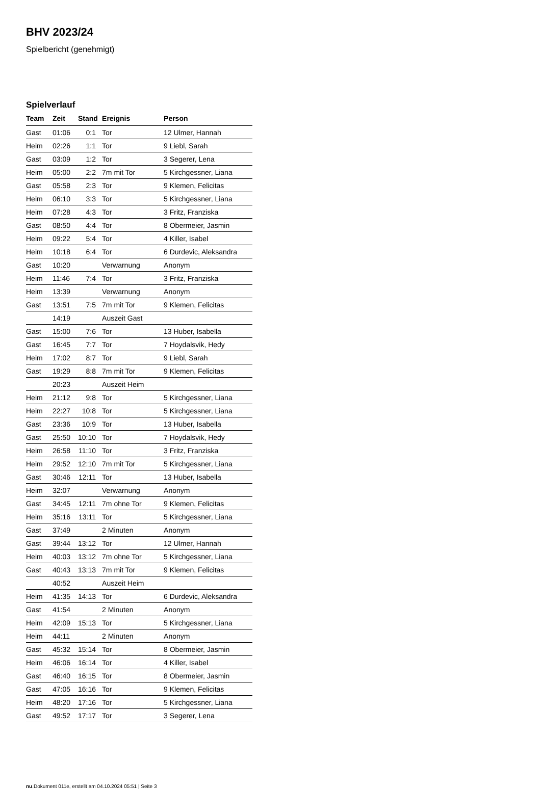BHV 2023/24
Spielbericht (genehmigt)
Spielverlauf
| Team | Zeit | Stand | Ereignis | Person |
| --- | --- | --- | --- | --- |
| Gast | 01:06 | 0:1 | Tor | 12 Ulmer, Hannah |
| Heim | 02:26 | 1:1 | Tor | 9 Liebl, Sarah |
| Gast | 03:09 | 1:2 | Tor | 3 Segerer, Lena |
| Heim | 05:00 | 2:2 | 7m mit Tor | 5 Kirchgessner, Liana |
| Gast | 05:58 | 2:3 | Tor | 9 Klemen, Felicitas |
| Heim | 06:10 | 3:3 | Tor | 5 Kirchgessner, Liana |
| Heim | 07:28 | 4:3 | Tor | 3 Fritz, Franziska |
| Gast | 08:50 | 4:4 | Tor | 8 Obermeier, Jasmin |
| Heim | 09:22 | 5:4 | Tor | 4 Killer, Isabel |
| Heim | 10:18 | 6:4 | Tor | 6 Durdevic, Aleksandra |
| Gast | 10:20 | | Verwarnung | Anonym |
| Heim | 11:46 | 7:4 | Tor | 3 Fritz, Franziska |
| Heim | 13:39 | | Verwarnung | Anonym |
| Gast | 13:51 | 7:5 | 7m mit Tor | 9 Klemen, Felicitas |
| | 14:19 | | Auszeit Gast | |
| Gast | 15:00 | 7:6 | Tor | 13 Huber, Isabella |
| Gast | 16:45 | 7:7 | Tor | 7 Hoydalsvik, Hedy |
| Heim | 17:02 | 8:7 | Tor | 9 Liebl, Sarah |
| Gast | 19:29 | 8:8 | 7m mit Tor | 9 Klemen, Felicitas |
| | 20:23 | | Auszeit Heim | |
| Heim | 21:12 | 9:8 | Tor | 5 Kirchgessner, Liana |
| Heim | 22:27 | 10:8 | Tor | 5 Kirchgessner, Liana |
| Gast | 23:36 | 10:9 | Tor | 13 Huber, Isabella |
| Gast | 25:50 | 10:10 | Tor | 7 Hoydalsvik, Hedy |
| Heim | 26:58 | 11:10 | Tor | 3 Fritz, Franziska |
| Heim | 29:52 | 12:10 | 7m mit Tor | 5 Kirchgessner, Liana |
| Gast | 30:46 | 12:11 | Tor | 13 Huber, Isabella |
| Heim | 32:07 | | Verwarnung | Anonym |
| Gast | 34:45 | 12:11 | 7m ohne Tor | 9 Klemen, Felicitas |
| Heim | 35:16 | 13:11 | Tor | 5 Kirchgessner, Liana |
| Gast | 37:49 | | 2 Minuten | Anonym |
| Gast | 39:44 | 13:12 | Tor | 12 Ulmer, Hannah |
| Heim | 40:03 | 13:12 | 7m ohne Tor | 5 Kirchgessner, Liana |
| Gast | 40:43 | 13:13 | 7m mit Tor | 9 Klemen, Felicitas |
| | 40:52 | | Auszeit Heim | |
| Heim | 41:35 | 14:13 | Tor | 6 Durdevic, Aleksandra |
| Gast | 41:54 | | 2 Minuten | Anonym |
| Heim | 42:09 | 15:13 | Tor | 5 Kirchgessner, Liana |
| Heim | 44:11 | | 2 Minuten | Anonym |
| Gast | 45:32 | 15:14 | Tor | 8 Obermeier, Jasmin |
| Heim | 46:06 | 16:14 | Tor | 4 Killer, Isabel |
| Gast | 46:40 | 16:15 | Tor | 8 Obermeier, Jasmin |
| Gast | 47:05 | 16:16 | Tor | 9 Klemen, Felicitas |
| Heim | 48:20 | 17:16 | Tor | 5 Kirchgessner, Liana |
| Gast | 49:52 | 17:17 | Tor | 3 Segerer, Lena |
nu.Dokument 011e, erstellt am 04.10.2024 05:51 | Seite 3